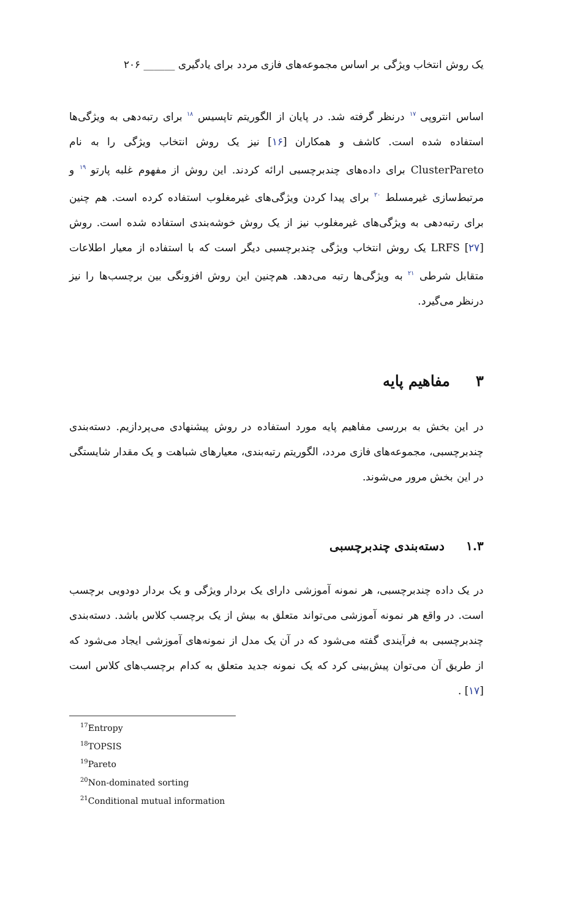یک روش انتخاب ویژگی بر اساس مجموعه‌های فازی مردد برای یادگیری ______ ۲۰۶
اساس انتروپی <sup>۱۷</sup> درنظر گرفته شد. در پایان از الگوریتم تاپسیس <sup>۱۸</sup> برای رتبه‌دهی به ویژگی‌ها استفاده شده است. کاشف و همکاران [۱۶] نیز یک روش انتخاب ویژگی را به نام ClusterPareto برای داده‌های چندبرچسبی ارائه کردند. این روش از مفهوم غلبه پارتو <sup>۱۹</sup> و مرتبط‌سازی غیرمسلط <sup>۲۰</sup> برای پیدا کردن ویژگی‌های غیرمغلوب استفاده کرده است. هم چنین برای رتبه‌دهی به ویژگی‌های غیرمغلوب نیز از یک روش خوشه‌بندی استفاده شده است. روش LRFS [۲۷] یک روش انتخاب ویژگی چندبرچسبی دیگر است که با استفاده از معیار اطلاعات متقابل شرطی <sup>۲۱</sup> به ویژگی‌ها رتبه می‌دهد. هم‌چنین این روش افزونگی بین برچسب‌ها را نیز درنظر می‌گیرد.
۳ مفاهیم پایه
در این بخش به بررسی مفاهیم پایه مورد استفاده در روش پیشنهادی می‌پردازیم. دسته‌بندی چندبرچسبی، مجموعه‌های فازی مردد، الگوریتم رتبه‌بندی، معیارهای شباهت و یک مقدار شایستگی در این بخش مرور می‌شوند.
۱.۳ دسته‌بندی چندبرچسبی
در یک داده چندبرچسبی، هر نمونه آموزشی دارای یک بردار ویژگی و یک بردار دودویی برچسب است. در واقع هر نمونه آموزشی می‌تواند متعلق به بیش از یک برچسب کلاس باشد. دسته‌بندی چندبرچسبی به فرآیندی گفته می‌شود که در آن یک مدل از نمونه‌های آموزشی ایجاد می‌شود که از طریق آن می‌توان پیش‌بینی کرد که یک نمونه جدید متعلق به کدام برچسب‌های کلاس است [۱۷] .
<sup>17</sup> Entropy
<sup>18</sup> TOPSIS
<sup>19</sup> Pareto
<sup>20</sup> Non-dominated sorting
<sup>21</sup> Conditional mutual information